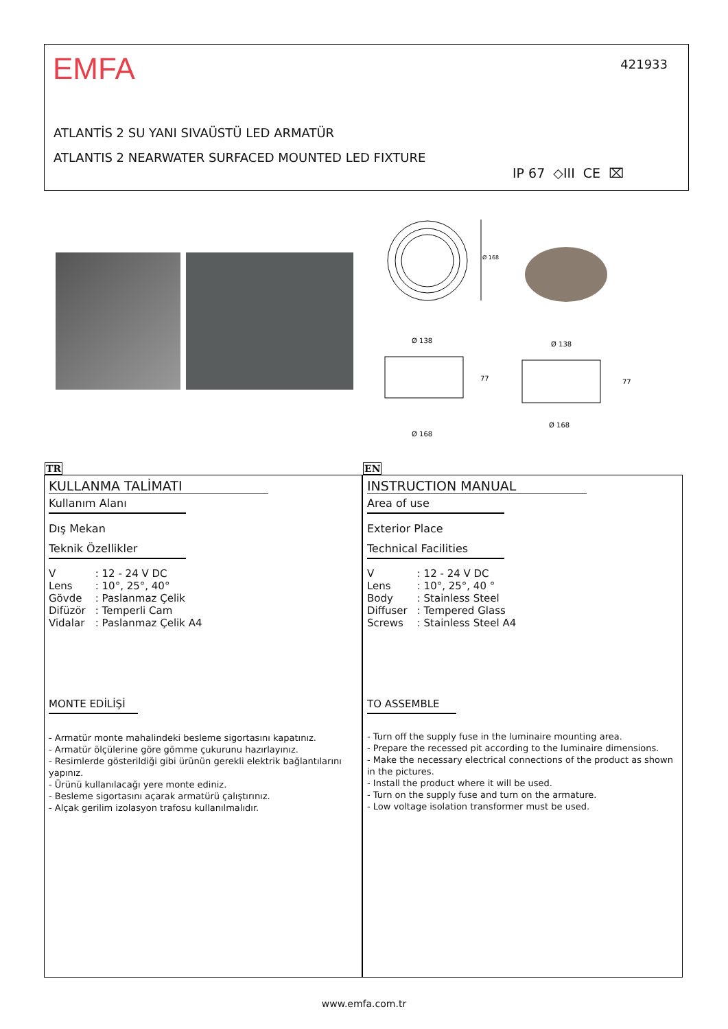EMFA 421933
ATLANTİS 2 SU YANI SIVAÜSTÜ LED ARMATÜR
ATLANTIS 2 NEARWATER SURFACED MOUNTED LED FIXTURE
IP 67 ◇III CE ⌧
Ø 168
Ø 138
77
Ø 168
Ø 138
77
Ø 168
TR EN
KULLANMA TALİMATI
Kullanım Alanı
Dış Mekan
Teknik Özellikler
| V | : 12 - 24 V DC |
| Lens | : 10°, 25°, 40° |
| Gövde | : Paslanmaz Çelik |
| Difüzör | : Temperli Cam |
| Vidalar | : Paslanmaz Çelik A4 |
MONTE EDİLİŞİ
- Armatür monte mahalindeki besleme sigortasını kapatınız.
- Armatür ölçülerine göre gömme çukurunu hazırlayınız.
- Resimlerde gösterildiği gibi ürünün gerekli elektrik bağlantılarını yapınız.
- Ürünü kullanılacağı yere monte ediniz.
- Besleme sigortasını açarak armatürü çalıştırınız.
- Alçak gerilim izolasyon trafosu kullanılmalıdır.
INSTRUCTION MANUAL
Area of use
Exterior Place
Technical Facilities
| V | : 12 - 24 V DC |
| Lens | : 10°, 25°, 40 ° |
| Body | : Stainless Steel |
| Diffuser | : Tempered Glass |
| Screws | : Stainless Steel A4 |
TO ASSEMBLE
- Turn off the supply fuse in the luminaire mounting area.
- Prepare the recessed pit according to the luminaire dimensions.
- Make the necessary electrical connections of the product as shown in the pictures.
- Install the product where it will be used.
- Turn on the supply fuse and turn on the armature.
- Low voltage isolation transformer must be used.
www.emfa.com.tr